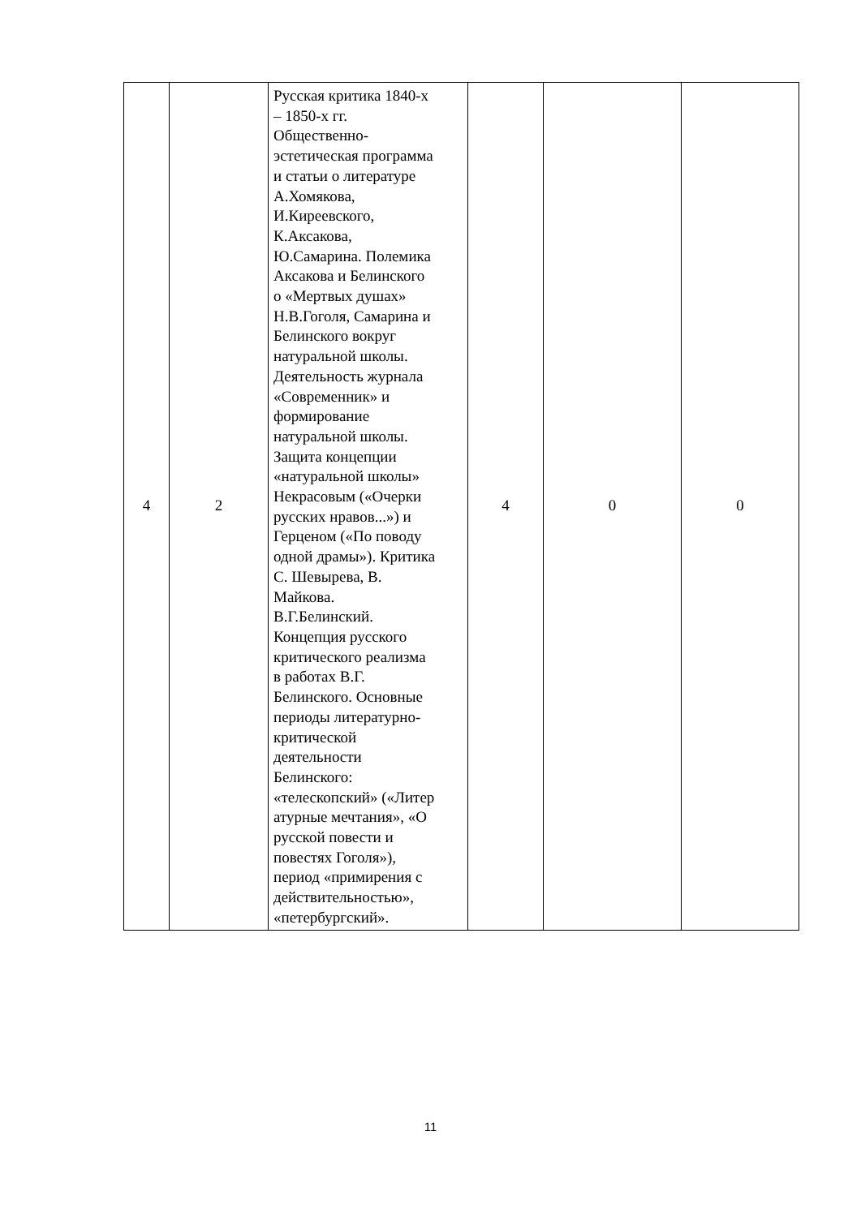| 4 | 2 | Русская критика 1840-х – 1850-х гг. Общественно- эстетическая программа и статьи о литературе А.Хомякова, И.Киреевского, К.Аксакова, Ю.Самарина. Полемика Аксакова и Белинского о «Мертвых душах» Н.В.Гоголя, Самарина и Белинского вокруг натуральной школы. Деятельность журнала «Современник» и формирование натуральной школы. Защита концепции «натуральной школы» Некрасовым («Очерки русских нравов...») и Герценом («По поводу одной драмы»). Критика С. Шевырева, В. Майкова. В.Г.Белинский. Концепция русского критического реализма в работах В.Г. Белинского. Основные периоды литературно- критической деятельности Белинского: «телескопский» («Литер атурные мечтания», «О русской повести и повестях Гоголя»), период «примирения с действительностью», «петербургский». | 4 | 0 | 0 |
11